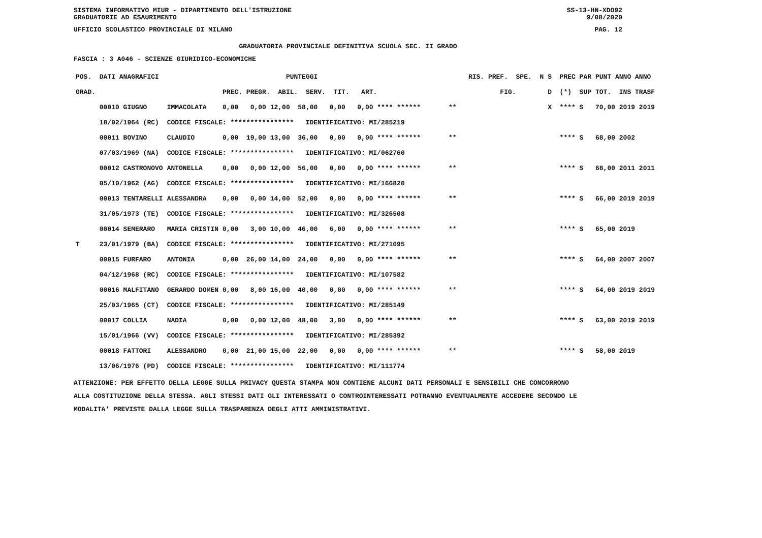SISTEMA INFORMATIVO MIUR - DIPARTIMENTO DELL'ISTRUZIONE SS-13-HN-XDO92
GRADUATORIE AD ESAURIMENTO 9/08/2020
UFFICIO SCOLASTICO PROVINCIALE DI MILANO PAG. 12
GRADUATORIA PROVINCIALE DEFINITIVA SCUOLA SEC. II GRADO
FASCIA : 3 A046 - SCIENZE GIURIDICO-ECONOMICHE
| POS. DATI ANAGRAFICI | | PUNTEGGI | RIS. PREF. SPE. N | S PREC PAR | PUNT ANNO ANNO |
| --- | --- | --- | --- | --- | --- |
| GRAD. | | PREC. PREGR. ABIL. SERV. TIT. ART. | FIG. | D (*) SUP | TOT. INS TRASF |
| 00010 GIUGNO | IMMACOLATA | 0,00 0,00 12,00 58,00 0,00 0,00 **** ****** | ** | X **** S | 70,00 2019 2019 |
| 18/02/1964 (RC) | CODICE FISCALE: **************** IDENTIFICATIVO: MI/285219 | | | | |
| 00011 BOVINO | CLAUDIO | 0,00 19,00 13,00 36,00 0,00 0,00 **** ****** | ** | **** S | 68,00 2002 |
| 07/03/1969 (NA) | CODICE FISCALE: **************** IDENTIFICATIVO: MI/062760 | | | | |
| 00012 CASTRONOVO | ANTONELLA | 0,00 0,00 12,00 56,00 0,00 0,00 **** ****** | ** | **** S | 68,00 2011 2011 |
| 05/10/1962 (AG) | CODICE FISCALE: **************** IDENTIFICATIVO: MI/166820 | | | | |
| 00013 TENTARELLI | ALESSANDRA | 0,00 0,00 14,00 52,00 0,00 0,00 **** ****** | ** | **** S | 66,00 2019 2019 |
| 31/05/1973 (TE) | CODICE FISCALE: **************** IDENTIFICATIVO: MI/326508 | | | | |
| 00014 SEMERARO | MARIA CRISTIN | 0,00 3,00 10,00 46,00 6,00 0,00 **** ****** | ** | **** S | 65,00 2019 |
| T 23/01/1979 (BA) | CODICE FISCALE: **************** IDENTIFICATIVO: MI/271095 | | | | |
| 00015 FURFARO | ANTONIA | 0,00 26,00 14,00 24,00 0,00 0,00 **** ****** | ** | **** S | 64,00 2007 2007 |
| 04/12/1968 (RC) | CODICE FISCALE: **************** IDENTIFICATIVO: MI/107582 | | | | |
| 00016 MALFITANO | GERARDO DOMEN | 0,00 8,00 16,00 40,00 0,00 0,00 **** ****** | ** | **** S | 64,00 2019 2019 |
| 25/03/1965 (CT) | CODICE FISCALE: **************** IDENTIFICATIVO: MI/285149 | | | | |
| 00017 COLLIA | NADIA | 0,00 0,00 12,00 48,00 3,00 0,00 **** ****** | ** | **** S | 63,00 2019 2019 |
| 15/01/1966 (VV) | CODICE FISCALE: **************** IDENTIFICATIVO: MI/285392 | | | | |
| 00018 FATTORI | ALESSANDRO | 0,00 21,00 15,00 22,00 0,00 0,00 **** ****** | ** | **** S | 58,00 2019 |
| 13/06/1976 (PD) | CODICE FISCALE: **************** IDENTIFICATIVO: MI/111774 | | | | |
ATTENZIONE: PER EFFETTO DELLA LEGGE SULLA PRIVACY QUESTA STAMPA NON CONTIENE ALCUNI DATI PERSONALI E SENSIBILI CHE CONCORRONO
ALLA COSTITUZIONE DELLA STESSA. AGLI STESSI DATI GLI INTERESSATI O CONTROINTERESSATI POTRANNO EVENTUALMENTE ACCEDERE SECONDO LE
MODALITA' PREVISTE DALLA LEGGE SULLA TRASPARENZA DEGLI ATTI AMMINISTRATIVI.